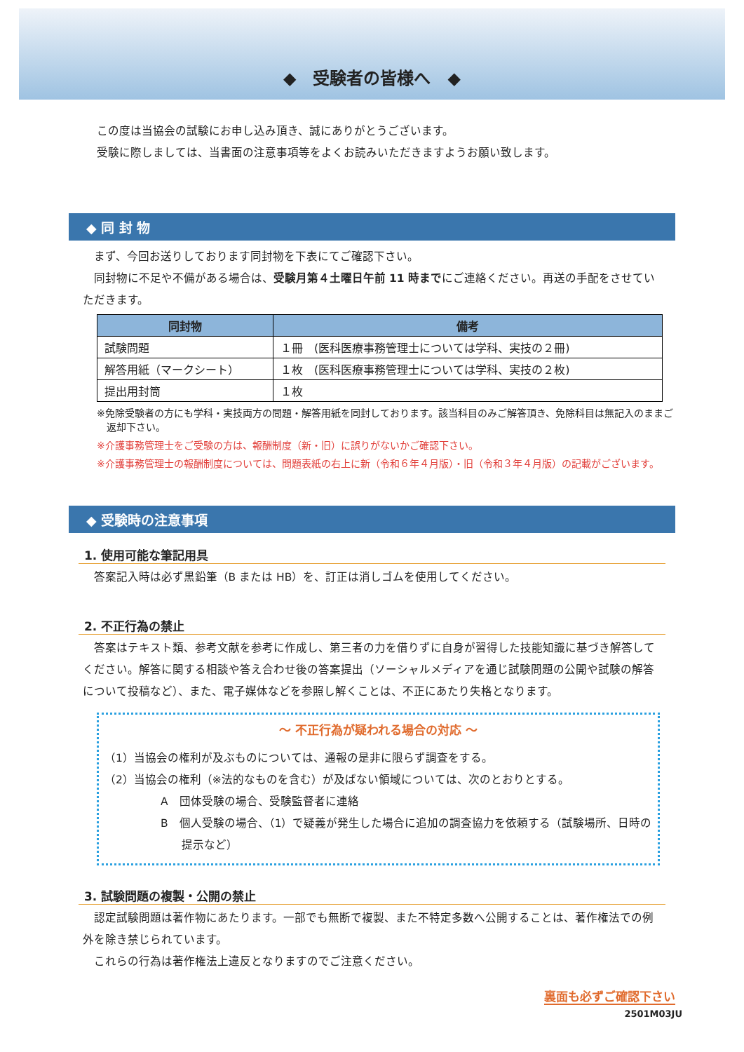◆　受験者の皆様へ　◆
この度は当協会の試験にお申し込み頂き、誠にありがとうございます。
受験に際しましては、当書面の注意事項等をよくお読みいただきますようお願い致します。
◆ 同 封 物
まず、今回お送りしております同封物を下表にてご確認下さい。
同封物に不足や不備がある場合は、受験月第４土曜日午前 11 時までにご連絡ください。再送の手配をさせていただきます。
| 同封物 | 備考 |
| --- | --- |
| 試験問題 | １冊 (医科医療事務管理士については学科、実技の２冊) |
| 解答用紙（マークシート） | １枚 (医科医療事務管理士については学科、実技の２枚) |
| 提出用封筒 | １枚 |
※免除受験者の方にも学科・実技両方の問題・解答用紙を同封しております。該当科目のみご解答頂き、免除科目は無記入のままご返却下さい。
※介護事務管理士をご受験の方は、報酬制度（新・旧）に誤りがないかご確認下さい。
※介護事務管理士の報酬制度については、問題表紙の右上に新（令和６年４月版）・旧（令和３年４月版）の記載がございます。
◆ 受験時の注意事項
1. 使用可能な筆記用具
答案記入時は必ず黒鉛筆（B または HB）を、訂正は消しゴムを使用してください。
2. 不正行為の禁止
答案はテキスト類、参考文献を参考に作成し、第三者の力を借りずに自身が習得した技能知識に基づき解答してください。解答に関する相談や答え合わせ後の答案提出（ソーシャルメディアを通じ試験問題の公開や試験の解答について投稿など）、また、電子媒体などを参照し解くことは、不正にあたり失格となります。
～ 不正行為が疑われる場合の対応 ～
（1）当協会の権利が及ぶものについては、通報の是非に限らず調査をする。
（2）当協会の権利（※法的なものを含む）が及ばない領域については、次のとおりとする。
A　団体受験の場合、受験監督者に連絡
B　個人受験の場合、（1）で疑義が発生した場合に追加の調査協力を依頼する（試験場所、日時の提示など）
3. 試験問題の複製・公開の禁止
認定試験問題は著作物にあたります。一部でも無断で複製、また不特定多数へ公開することは、著作権法での例外を除き禁じられています。
これらの行為は著作権法上違反となりますのでご注意ください。
裏面も必ずご確認下さい
2501M03JU